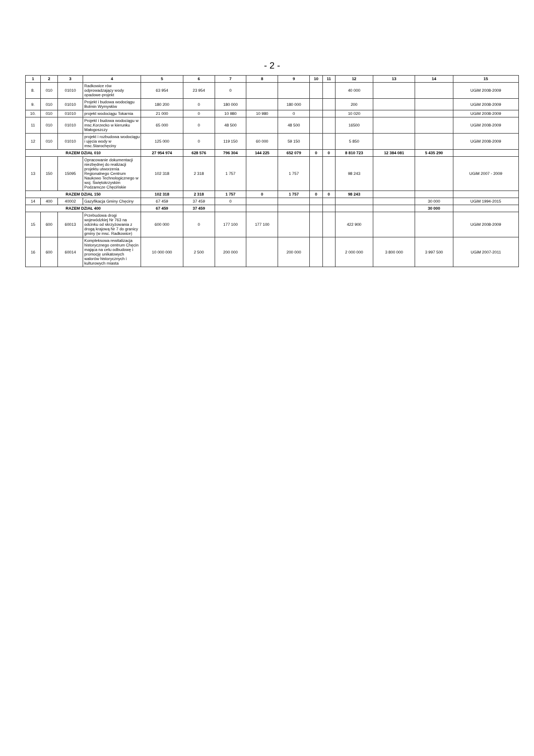- 2 -
| 1 | 2 | 3 | 4 | 5 | 6 | 7 | 8 | 9 | 10 | 11 | 12 | 13 | 14 | 15 |
| --- | --- | --- | --- | --- | --- | --- | --- | --- | --- | --- | --- | --- | --- | --- |
| 8. | 010 | 01010 | Radkowice rów odprowadzający wody opadowe-projekt | 63 954 | 23 954 | 0 | | | | | 40 000 | | | UGiM 2008-2009 |
| 9. | 010 | 01010 | Projekt i budowa wodociągu Bolmin Wymysłów | 180 200 | 0 | 180 000 | | 180 000 | | | 200 | | | UGiM 2008-2009 |
| 10. | 010 | 01010 | projekt wodociągu Tokarnia | 21 000 | 0 | 10 980 | 10 980 | 0 | | | 10 020 | | | UGiM 2008-2009 |
| 11 | 010 | 01010 | Projekt i budowa wodociągu w msc.Korzecko w kierunku Małogoszczy | 65 000 | 0 | 48 500 | | 48 500 | | | 16500 | | | UGiM 2008-2009 |
| 12 | 010 | 01010 | projekt i rozbudowa wodociągu i ujęcia wody w msc.Starochęciny | 125 000 | 0 | 119 150 | 60 000 | 59 150 | | | 5 850 | | | UGiM 2008-2009 |
| RAZEM DZIAŁ 010 | | | | 27 954 974 | 628 576 | 796 304 | 144 225 | 652 079 | 0 | 0 | 8 810 723 | 12 384 081 | 5 435 290 | |
| 13 | 150 | 15095 | Opracowanie dokumentacji niezbędnej do realizacji projektu utworzenia Regionalnego Centrum Naukowo Technologicznego w woj. Świętokrzyskim Podzamcze Chęcińskie | 102 318 | 2 318 | 1 757 | | 1 757 | | | 98 243 | | | UGiM 2007 - 2009 |
| RAZEM DZIAŁ 150 | | | | 102 318 | 2 318 | 1 757 | 0 | 1 757 | 0 | 0 | 98 243 | | | |
| 14 | 400 | 40002 | Gazyfikacja Gminy Chęciny | 67 459 | 37 459 | 0 | | | | | | | 30 000 | UGiM 1994-2015 |
| RAZEM DZIAŁ 400 | | | | 67 459 | 37 459 | | | | | | | | 30 000 | |
| 15 | 600 | 60013 | Przebudowa drogi wojewódzkiej Nr 763 na odcinku od skrzyżowania z drogą krajową Nr 7 do granicy gminy (w msc. Radkowice) | 600 000 | 0 | 177 100 | 177 100 | | | | 422 900 | | | UGiM 2008-2009 |
| 16 | 600 | 60014 | Kompleksowa rewitalizacja historycznego centrum Chęcin mająca na celu odbudowę i promocję unikatowych walorów historycznych i kulturowych miasta | 10 000 000 | 2 500 | 200 000 | | 200 000 | | | 2 000 000 | 3 800 000 | 3 997 500 | UGiM 2007-2011 |